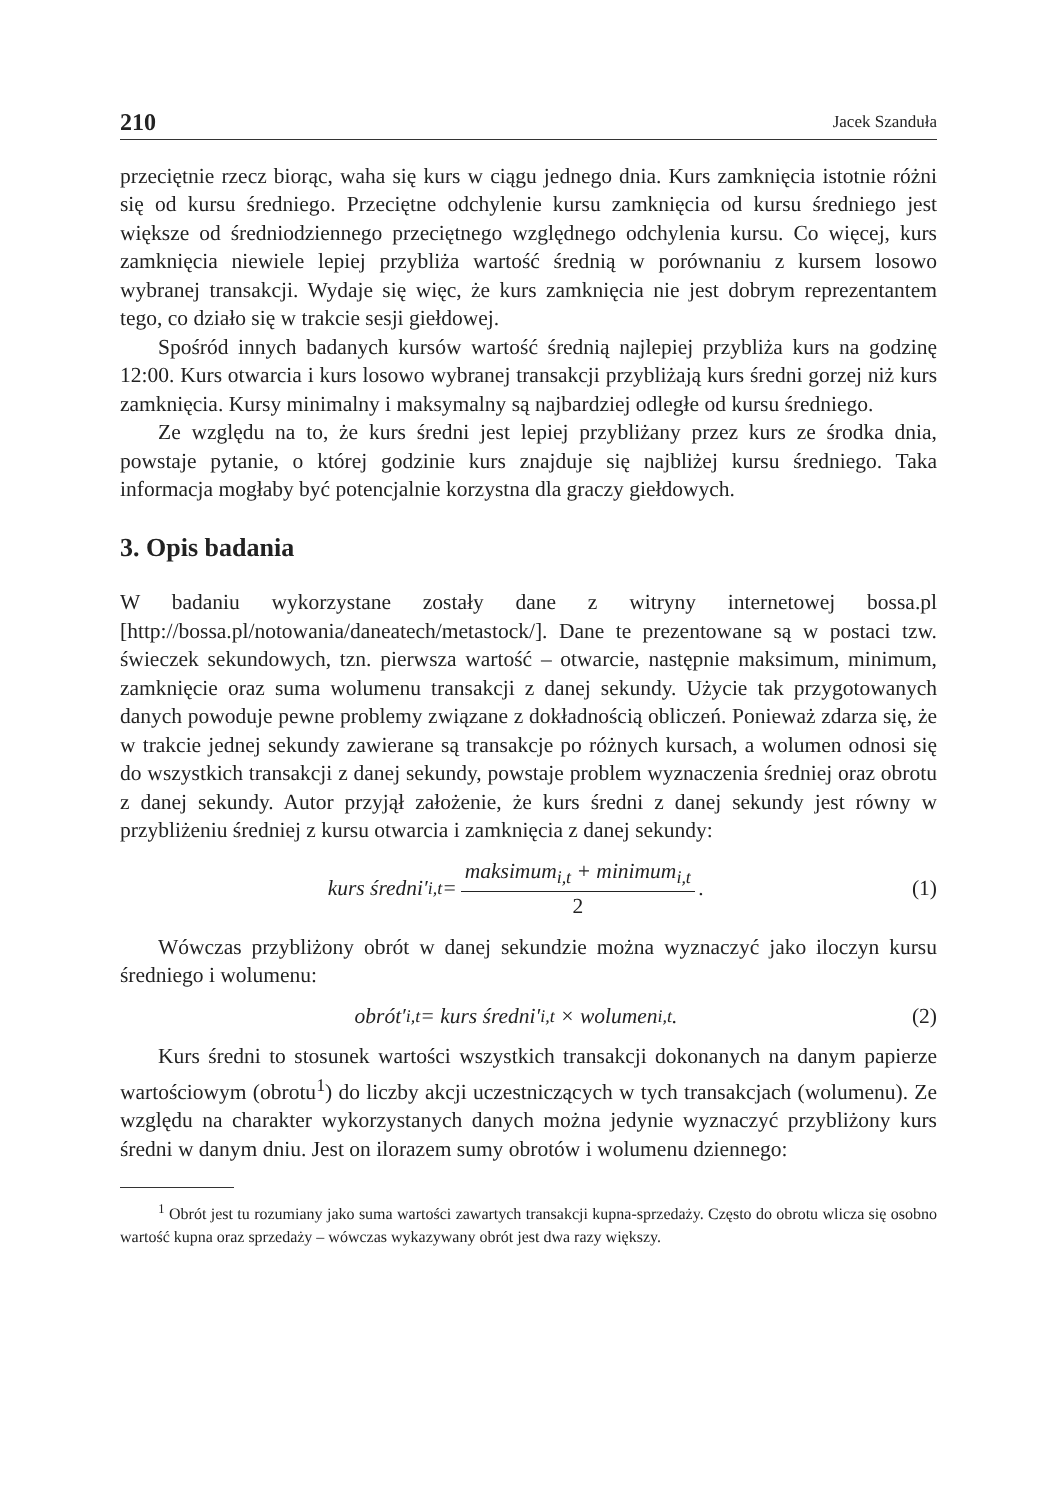210 Jacek Szanduła
przeciętnie rzecz biorąc, waha się kurs w ciągu jednego dnia. Kurs zamknięcia istotnie różni się od kursu średniego. Przeciętne odchylenie kursu zamknięcia od kursu średniego jest większe od średniodziennego przeciętnego względnego odchylenia kursu. Co więcej, kurs zamknięcia niewiele lepiej przybliża wartość średnią w porównaniu z kursem losowo wybranej transakcji. Wydaje się więc, że kurs zamknięcia nie jest dobrym reprezentantem tego, co działo się w trakcie sesji giełdowej.
Spośród innych badanych kursów wartość średnią najlepiej przybliża kurs na godzinę 12:00. Kurs otwarcia i kurs losowo wybranej transakcji przybliżają kurs średni gorzej niż kurs zamknięcia. Kursy minimalny i maksymalny są najbardziej odległe od kursu średniego.
Ze względu na to, że kurs średni jest lepiej przybliżany przez kurs ze środka dnia, powstaje pytanie, o której godzinie kurs znajduje się najbliżej kursu średniego. Taka informacja mogłaby być potencjalnie korzystna dla graczy giełdowych.
3. Opis badania
W badaniu wykorzystane zostały dane z witryny internetowej bossa.pl [http://bossa.pl/notowania/daneatech/metastock/]. Dane te prezentowane są w postaci tzw. świeczek sekundowych, tzn. pierwsza wartość – otwarcie, następnie maksimum, minimum, zamknięcie oraz suma wolumenu transakcji z danej sekundy. Użycie tak przygotowanych danych powoduje pewne problemy związane z dokładnością obliczeń. Ponieważ zdarza się, że w trakcie jednej sekundy zawierane są transakcje po różnych kursach, a wolumen odnosi się do wszystkich transakcji z danej sekundy, powstaje problem wyznaczenia średniej oraz obrotu z danej sekundy. Autor przyjął założenie, że kurs średni z danej sekundy jest równy w przybliżeniu średniej z kursu otwarcia i zamknięcia z danej sekundy:
kurs średni′<sub>i,t</sub> = maksimum<sub>i,t</sub> + minimum<sub>i,t</sub> 2.
(1)
Wówczas przybliżony obrót w danej sekundzie można wyznaczyć jako iloczyn kursu średniego i wolumenu:
obrót′<sub>i,t</sub> = kurs średni′<sub>i,t</sub> × wolumen<sub>i,t</sub> .
(2)
Kurs średni to stosunek wartości wszystkich transakcji dokonanych na danym papierze wartościowym (obrotu<sup>1</sup>) do liczby akcji uczestniczących w tych transakcjach (wolumenu). Ze względu na charakter wykorzystanych danych można jedynie wyznaczyć przybliżony kurs średni w danym dniu. Jest on ilorazem sumy obrotów i wolumenu dziennego:
<sup>1</sup> Obrót jest tu rozumiany jako suma wartości zawartych transakcji kupna-sprzedaży. Często do obrotu wlicza się osobno wartość kupna oraz sprzedaży – wówczas wykazywany obrót jest dwa razy większy.